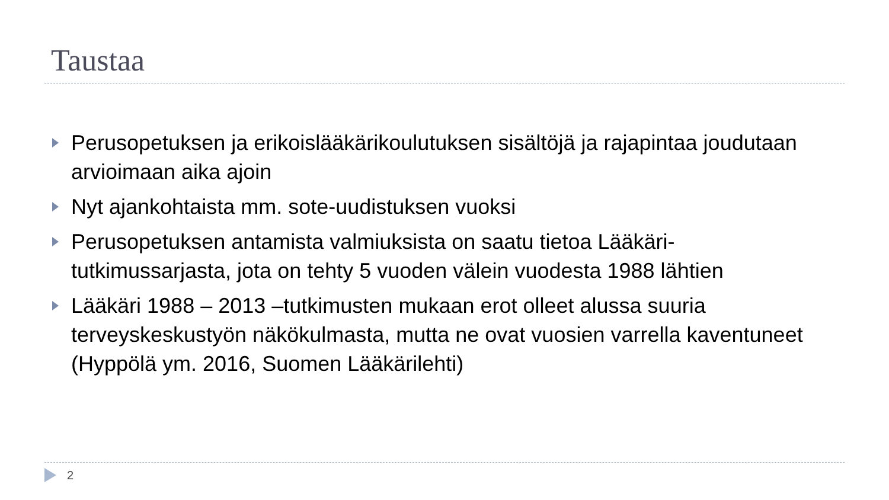Taustaa
Perusopetuksen ja erikoislääkärikoulutuksen sisältöjä ja rajapintaa joudutaan arvioimaan aika ajoin
Nyt ajankohtaista mm. sote-uudistuksen vuoksi
Perusopetuksen antamista valmiuksista on saatu tietoa Lääkäri-tutkimussarjasta, jota on tehty 5 vuoden välein vuodesta 1988 lähtien
Lääkäri 1988 – 2013 –tutkimusten mukaan erot olleet alussa suuria terveyskeskustyön näkökulmasta, mutta ne ovat vuosien varrella kaventuneet (Hyppölä ym. 2016, Suomen Lääkärilehti)
2